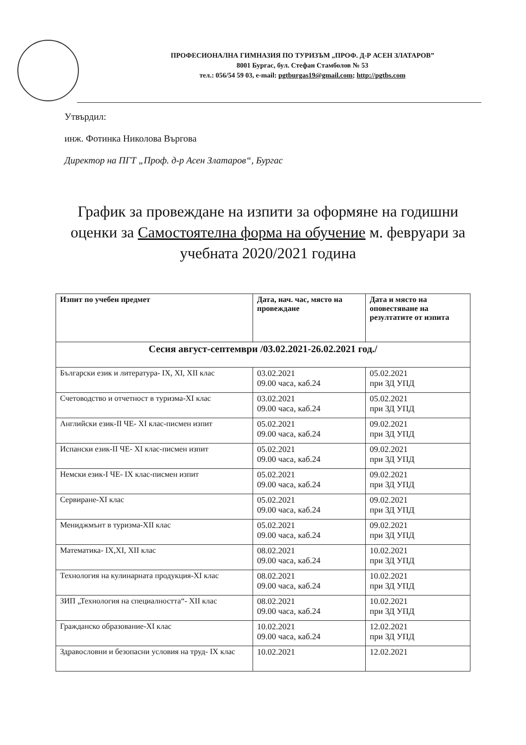ПРОФЕСИОНАЛНА ГИМНАЗИЯ ПО ТУРИЗЪМ „ПРОФ. Д-Р АСЕН ЗЛАТАРОВ”
8001 Бургас, бул. Стефан Стамболов № 53
тел.: 056/54 59 03, e-mail: pgtburgas19@gmail.com; http://pgtbs.com
Утвърдил:
инж. Фотинка Николова Въргова
Директор на ПГТ „Проф. д-р Асен Златаров“, Бургас
График за провеждане на изпити за оформяне на годишни оценки за Самостоятелна форма на обучение м. февруари за учебната 2020/2021 година
| Изпит по учебен предмет | Дата, нач. час, място на провеждане | Дата и място на оповестяване на резултатите от изпита |
| --- | --- | --- |
| Сесия август-септември /03.02.2021-26.02.2021 год./ | | |
| Български език и литература- IX, XI, XII клас | 03.02.2021 09.00 часа, каб.24 | 05.02.2021 при ЗД УПД |
| Счетоводство и отчетност в туризма-XI клас | 03.02.2021 09.00 часа, каб.24 | 05.02.2021 при ЗД УПД |
| Английски език-II ЧЕ- XI клас-писмен изпит | 05.02.2021 09.00 часа, каб.24 | 09.02.2021 при ЗД УПД |
| Испански език-II ЧЕ- XI клас-писмен изпит | 05.02.2021 09.00 часа, каб.24 | 09.02.2021 при ЗД УПД |
| Немски език-I ЧЕ- IX клас-писмен изпит | 05.02.2021 09.00 часа, каб.24 | 09.02.2021 при ЗД УПД |
| Сервиране-XI клас | 05.02.2021 09.00 часа, каб.24 | 09.02.2021 при ЗД УПД |
| Мениджмънт в туризма-XII клас | 05.02.2021 09.00 часа, каб.24 | 09.02.2021 при ЗД УПД |
| Математика- IX,XI, XII клас | 08.02.2021 09.00 часа, каб.24 | 10.02.2021 при ЗД УПД |
| Технология на кулинарната продукция-XI клас | 08.02.2021 09.00 часа, каб.24 | 10.02.2021 при ЗД УПД |
| ЗИП „Технология на специалността“- XII клас | 08.02.2021 09.00 часа, каб.24 | 10.02.2021 при ЗД УПД |
| Гражданско образование-XI клас | 10.02.2021 09.00 часа, каб.24 | 12.02.2021 при ЗД УПД |
| Здравословни и безопасни условия на труд- IX клас | 10.02.2021 | 12.02.2021 |